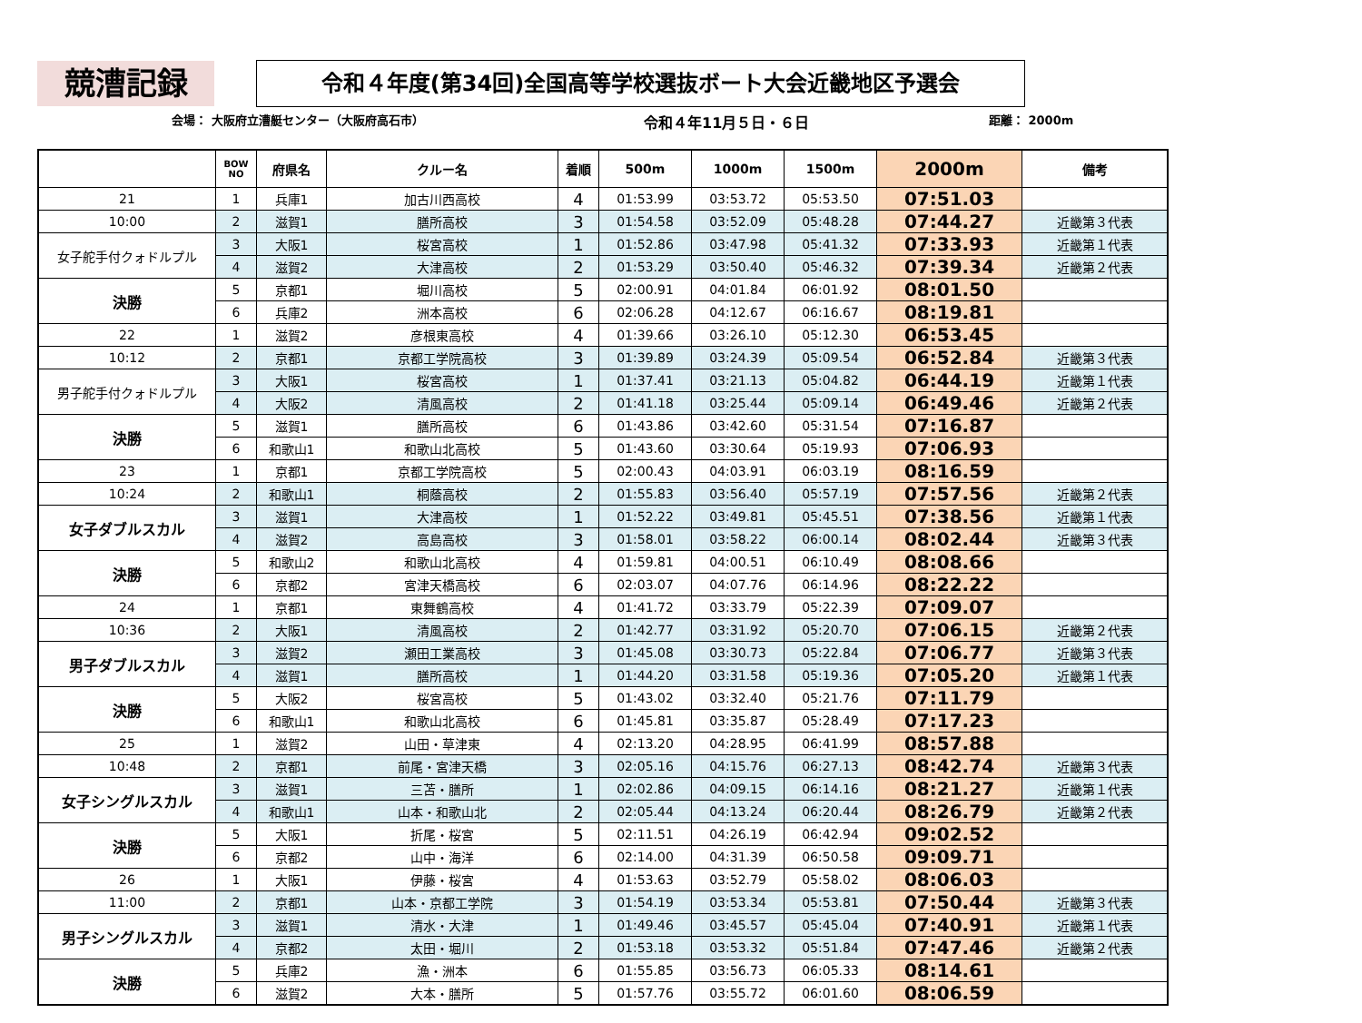競漕記録
令和４年度(第34回)全国高等学校選抜ボート大会近畿地区予選会
会場： 大阪府立漕艇センター（大阪府高石市） 令和４年11月５日・６日 距離： 2000m
| | BOW NO | 府県名 | クルー名 | 着順 | 500m | 1000m | 1500m | 2000m | 備考 |
| --- | --- | --- | --- | --- | --- | --- | --- | --- | --- |
| 21 | 1 | 兵庫1 | 加古川西高校 | 4 | 01:53.99 | 03:53.72 | 05:53.50 | 07:51.03 | |
| 10:00 | 2 | 滋賀1 | 膳所高校 | 3 | 01:54.58 | 03:52.09 | 05:48.28 | 07:44.27 | 近畿第３代表 |
| 女子舵手付クォドルプル | 3 | 大阪1 | 桜宮高校 | 1 | 01:52.86 | 03:47.98 | 05:41.32 | 07:33.93 | 近畿第１代表 |
| | 4 | 滋賀2 | 大津高校 | 2 | 01:53.29 | 03:50.40 | 05:46.32 | 07:39.34 | 近畿第２代表 |
| 決勝 | 5 | 京都1 | 堀川高校 | 5 | 02:00.91 | 04:01.84 | 06:01.92 | 08:01.50 | |
| | 6 | 兵庫2 | 洲本高校 | 6 | 02:06.28 | 04:12.67 | 06:16.67 | 08:19.81 | |
| 22 | 1 | 滋賀2 | 彦根東高校 | 4 | 01:39.66 | 03:26.10 | 05:12.30 | 06:53.45 | |
| 10:12 | 2 | 京都1 | 京都工学院高校 | 3 | 01:39.89 | 03:24.39 | 05:09.54 | 06:52.84 | 近畿第３代表 |
| 男子舵手付クォドルプル | 3 | 大阪1 | 桜宮高校 | 1 | 01:37.41 | 03:21.13 | 05:04.82 | 06:44.19 | 近畿第１代表 |
| | 4 | 大阪2 | 清風高校 | 2 | 01:41.18 | 03:25.44 | 05:09.14 | 06:49.46 | 近畿第２代表 |
| 決勝 | 5 | 滋賀1 | 膳所高校 | 6 | 01:43.86 | 03:42.60 | 05:31.54 | 07:16.87 | |
| | 6 | 和歌山1 | 和歌山北高校 | 5 | 01:43.60 | 03:30.64 | 05:19.93 | 07:06.93 | |
| 23 | 1 | 京都1 | 京都工学院高校 | 5 | 02:00.43 | 04:03.91 | 06:03.19 | 08:16.59 | |
| 10:24 | 2 | 和歌山1 | 桐蔭高校 | 2 | 01:55.83 | 03:56.40 | 05:57.19 | 07:57.56 | 近畿第２代表 |
| 女子ダブルスカル | 3 | 滋賀1 | 大津高校 | 1 | 01:52.22 | 03:49.81 | 05:45.51 | 07:38.56 | 近畿第１代表 |
| | 4 | 滋賀2 | 高島高校 | 3 | 01:58.01 | 03:58.22 | 06:00.14 | 08:02.44 | 近畿第３代表 |
| 決勝 | 5 | 和歌山2 | 和歌山北高校 | 4 | 01:59.81 | 04:00.51 | 06:10.49 | 08:08.66 | |
| | 6 | 京都2 | 宮津天橋高校 | 6 | 02:03.07 | 04:07.76 | 06:14.96 | 08:22.22 | |
| 24 | 1 | 京都1 | 東舞鶴高校 | 4 | 01:41.72 | 03:33.79 | 05:22.39 | 07:09.07 | |
| 10:36 | 2 | 大阪1 | 清風高校 | 2 | 01:42.77 | 03:31.92 | 05:20.70 | 07:06.15 | 近畿第２代表 |
| 男子ダブルスカル | 3 | 滋賀2 | 瀬田工業高校 | 3 | 01:45.08 | 03:30.73 | 05:22.84 | 07:06.77 | 近畿第３代表 |
| | 4 | 滋賀1 | 膳所高校 | 1 | 01:44.20 | 03:31.58 | 05:19.36 | 07:05.20 | 近畿第１代表 |
| 決勝 | 5 | 大阪2 | 桜宮高校 | 5 | 01:43.02 | 03:32.40 | 05:21.76 | 07:11.79 | |
| | 6 | 和歌山1 | 和歌山北高校 | 6 | 01:45.81 | 03:35.87 | 05:28.49 | 07:17.23 | |
| 25 | 1 | 滋賀2 | 山田・草津東 | 4 | 02:13.20 | 04:28.95 | 06:41.99 | 08:57.88 | |
| 10:48 | 2 | 京都1 | 前尾・宮津天橋 | 3 | 02:05.16 | 04:15.76 | 06:27.13 | 08:42.74 | 近畿第３代表 |
| 女子シングルスカル | 3 | 滋賀1 | 三苫・膳所 | 1 | 02:02.86 | 04:09.15 | 06:14.16 | 08:21.27 | 近畿第１代表 |
| | 4 | 和歌山1 | 山本・和歌山北 | 2 | 02:05.44 | 04:13.24 | 06:20.44 | 08:26.79 | 近畿第２代表 |
| 決勝 | 5 | 大阪1 | 折尾・桜宮 | 5 | 02:11.51 | 04:26.19 | 06:42.94 | 09:02.52 | |
| | 6 | 京都2 | 山中・海洋 | 6 | 02:14.00 | 04:31.39 | 06:50.58 | 09:09.71 | |
| 26 | 1 | 大阪1 | 伊藤・桜宮 | 4 | 01:53.63 | 03:52.79 | 05:58.02 | 08:06.03 | |
| 11:00 | 2 | 京都1 | 山本・京都工学院 | 3 | 01:54.19 | 03:53.34 | 05:53.81 | 07:50.44 | 近畿第３代表 |
| 男子シングルスカル | 3 | 滋賀1 | 清水・大津 | 1 | 01:49.46 | 03:45.57 | 05:45.04 | 07:40.91 | 近畿第１代表 |
| | 4 | 京都2 | 太田・堀川 | 2 | 01:53.18 | 03:53.32 | 05:51.84 | 07:47.46 | 近畿第２代表 |
| 決勝 | 5 | 兵庫2 | 漁・洲本 | 6 | 01:55.85 | 03:56.73 | 06:05.33 | 08:14.61 | |
| | 6 | 滋賀2 | 大本・膳所 | 5 | 01:57.76 | 03:55.72 | 06:01.60 | 08:06.59 | |